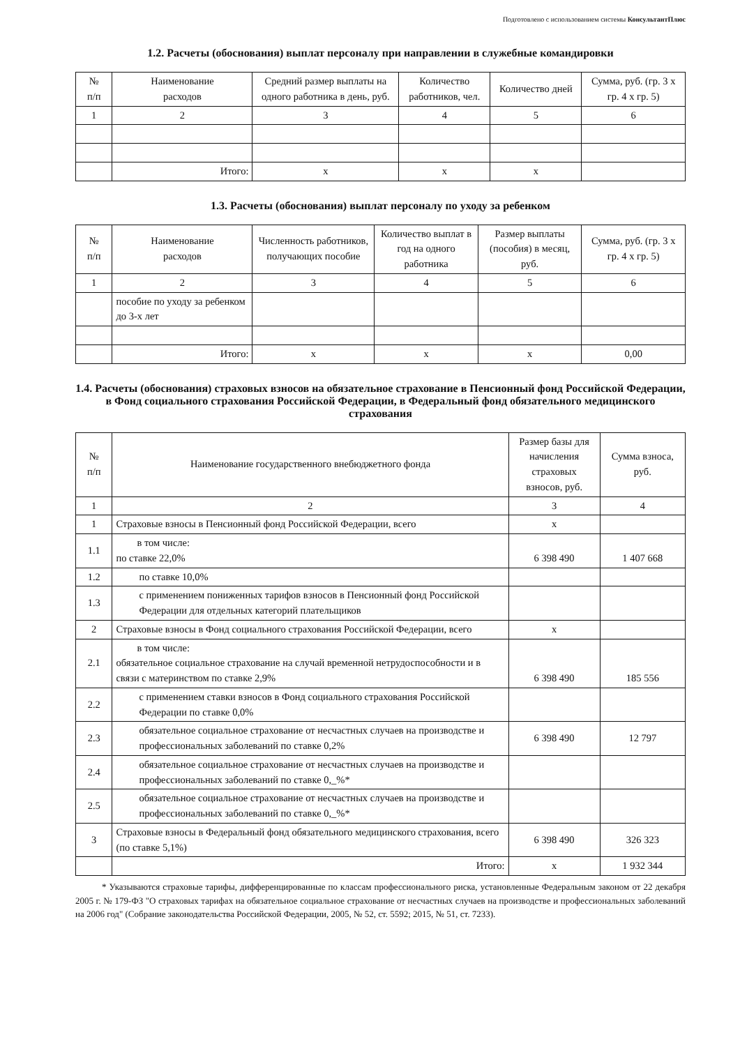Подготовлено с использованием системы КонсультантПлюс
1.2. Расчеты (обоснования) выплат персоналу при направлении в служебные командировки
| № п/п | Наименование расходов | Средний размер выплаты на одного работника в день, руб. | Количество работников, чел. | Количество дней | Сумма, руб. (гр. 3 x гр. 4 x гр. 5) |
| --- | --- | --- | --- | --- | --- |
| 1 | 2 | 3 | 4 | 5 | 6 |
| | Итого: | x | x | x | |
1.3. Расчеты (обоснования) выплат персоналу по уходу за ребенком
| № п/п | Наименование расходов | Численность работников, получающих пособие | Количество выплат в год на одного работника | Размер выплаты (пособия) в месяц, руб. | Сумма, руб. (гр. 3 x гр. 4 x гр. 5) |
| --- | --- | --- | --- | --- | --- |
| 1 | 2 | 3 | 4 | 5 | 6 |
| | пособие по уходу за ребенком до 3-х лет | | | | |
| | Итого: | x | x | x | 0,00 |
1.4. Расчеты (обоснования) страховых взносов на обязательное страхование в Пенсионный фонд Российской Федерации, в Фонд социального страхования Российской Федерации, в Федеральный фонд обязательного медицинского страхования
| № п/п | Наименование государственного внебюджетного фонда | Размер базы для начисления страховых взносов, руб. | Сумма взноса, руб. |
| --- | --- | --- | --- |
| 1 | 2 | 3 | 4 |
| 1 | Страховые взносы в Пенсионный фонд Российской Федерации, всего | x | |
| 1.1 | в том числе: по ставке 22,0% | 6 398 490 | 1 407 668 |
| 1.2 | по ставке 10,0% | | |
| 1.3 | с применением пониженных тарифов взносов в Пенсионный фонд Российской Федерации для отдельных категорий плательщиков | | |
| 2 | Страховые взносы в Фонд социального страхования Российской Федерации, всего | x | |
| 2.1 | в том числе: обязательное социальное страхование на случай временной нетрудоспособности и в связи с материнством по ставке 2,9% | 6 398 490 | 185 556 |
| 2.2 | с применением ставки взносов в Фонд социального страхования Российской Федерации по ставке 0,0% | | |
| 2.3 | обязательное социальное страхование от несчастных случаев на производстве и профессиональных заболеваний по ставке 0,2% | 6 398 490 | 12 797 |
| 2.4 | обязательное социальное страхование от несчастных случаев на производстве и профессиональных заболеваний по ставке 0,_%* | | |
| 2.5 | обязательное социальное страхование от несчастных случаев на производстве и профессиональных заболеваний по ставке 0,_%* | | |
| 3 | Страховые взносы в Федеральный фонд обязательного медицинского страхования, всего (по ставке 5,1%) | 6 398 490 | 326 323 |
| | Итого: | x | 1 932 344 |
* Указываются страховые тарифы, дифференцированные по классам профессионального риска, установленные Федеральным законом от 22 декабря 2005 г. № 179-ФЗ "О страховых тарифах на обязательное социальное страхование от несчастных случаев на производстве и профессиональных заболеваний на 2006 год" (Собрание законодательства Российской Федерации, 2005, № 52, ст. 5592; 2015, № 51, ст. 7233).